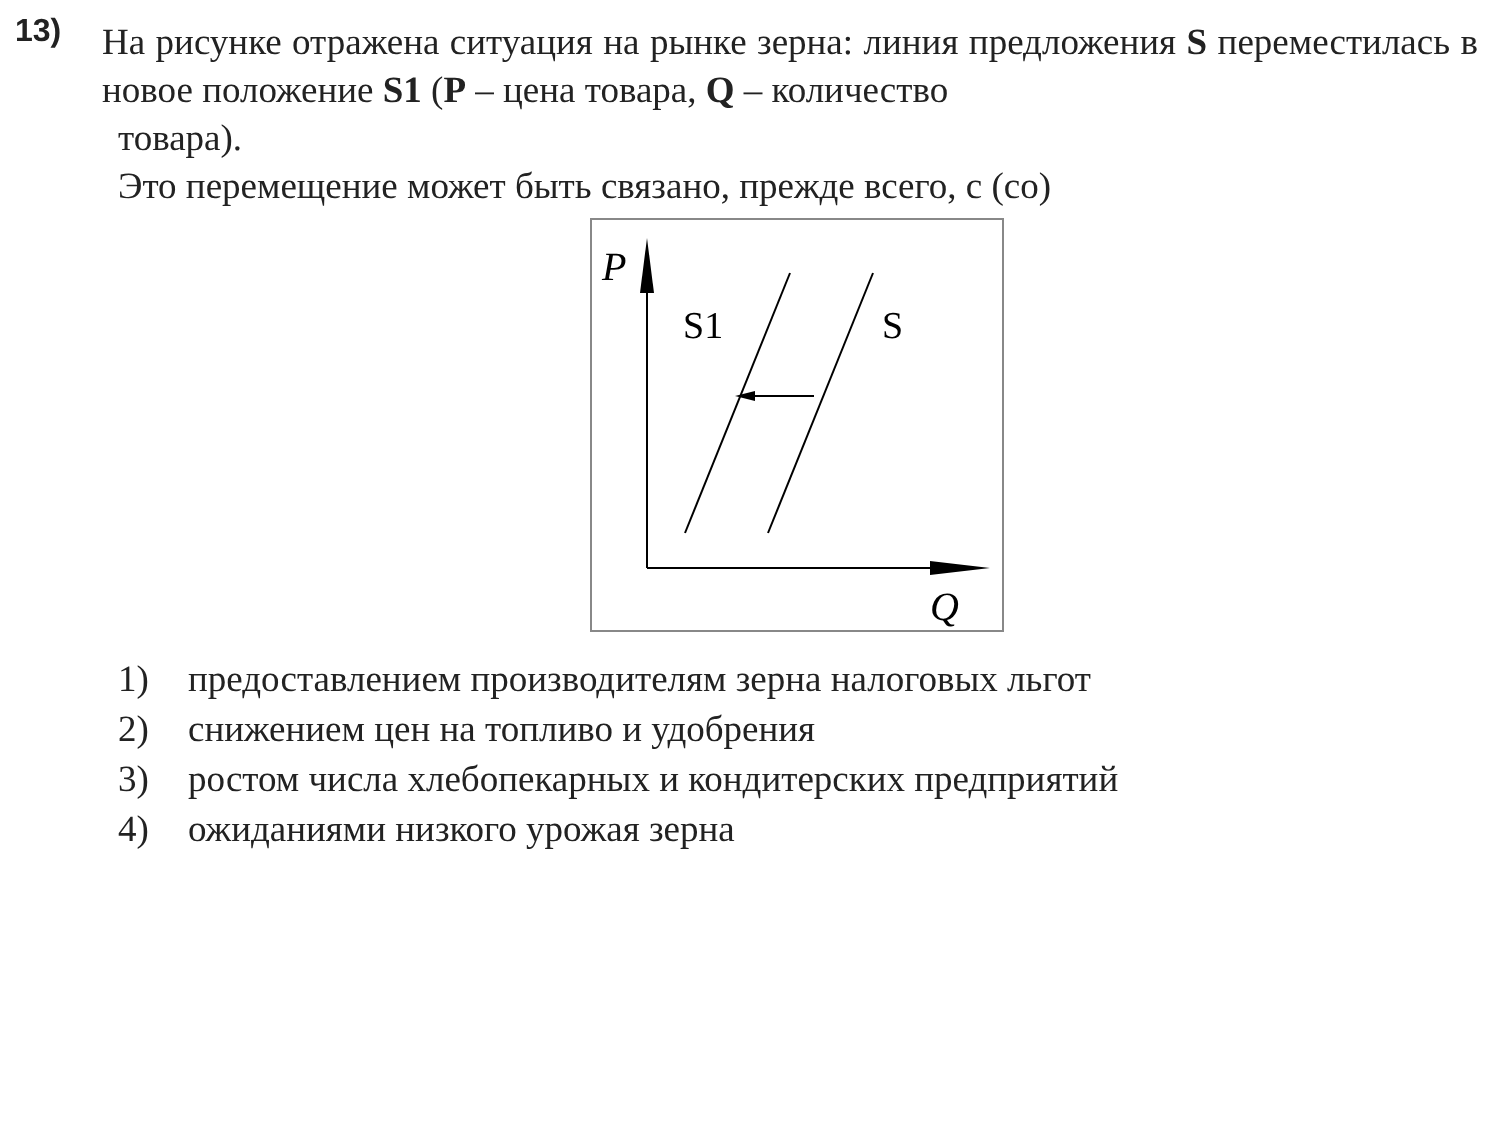13)
На рисунке отражена ситуация на рынке зерна: линия предложения S переместилась в новое положение S1 (P – цена товара, Q – количество
товара).
Это перемещение может быть связано, прежде всего, с (со)
P
Q
S1
S
1) предоставлением производителям зерна налоговых льгот
2) снижением цен на топливо и удобрения
3) ростом числа хлебопекарных и кондитерских предприятий
4) ожиданиями низкого урожая зерна